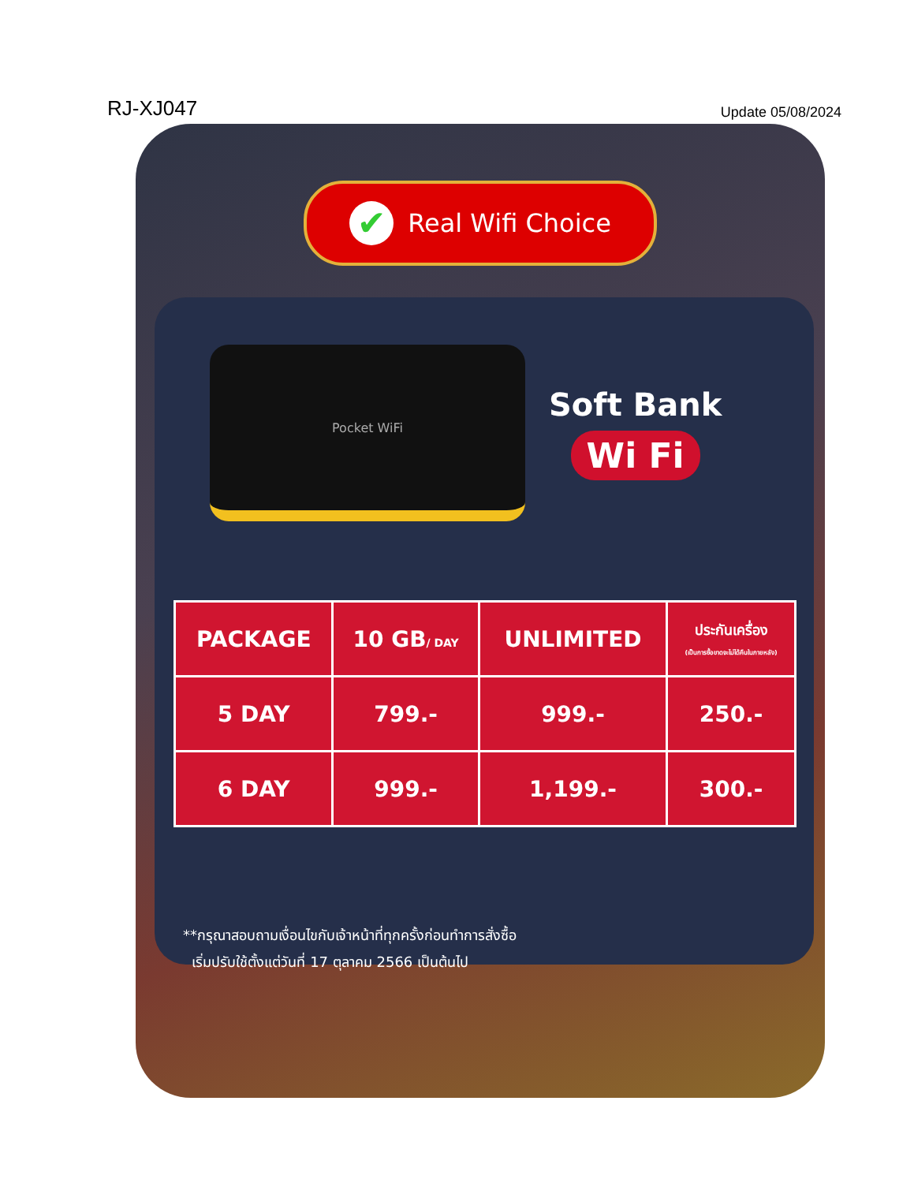RJ-XJ047 Update 05/08/2024
✔ Real Wifi Choice
Pocket WiFi
Soft Bank
Wi Fi
| PACKAGE | 10 GB / DAY | UNLIMITED | ประกันเครื่อง (เป็นการซื้อขาดจะไม่ได้คืนในภายหลัง) |
| --- | --- | --- | --- |
| 5 DAY | 799.- | 999.- | 250.- |
| 6 DAY | 999.- | 1,199.- | 300.- |
**กรุณาสอบถามเงื่อนไขกับเจ้าหน้าที่ทุกครั้งก่อนทำการสั่งซื้อ
เริ่มปรับใช้ตั้งแต่วันที่ 17 ตุลาคม 2566 เป็นต้นไป